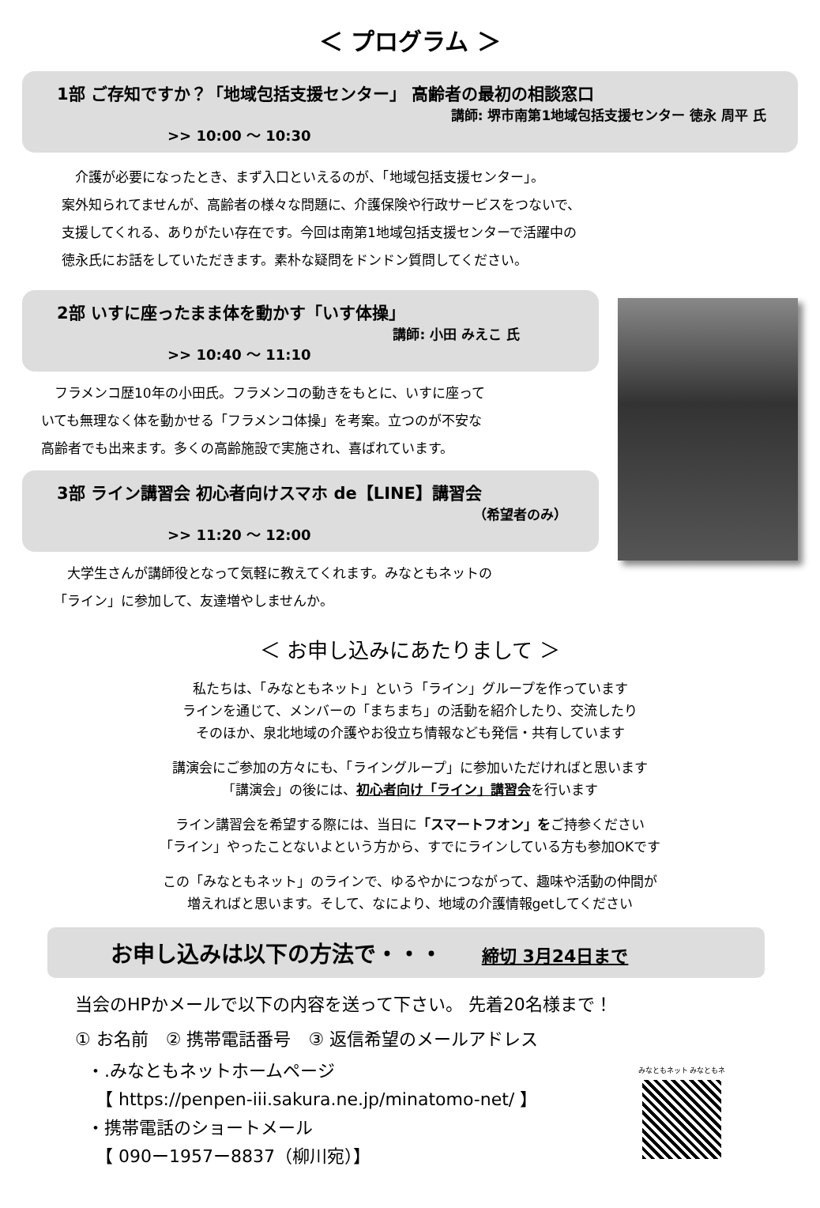＜ プログラム ＞
1部 ご存知ですか？「地域包括支援センター」 高齢者の最初の相談窓口
講師: 堺市南第1地域包括支援センター 徳永 周平 氏
>> 10:00 ～ 10:30
　介護が必要になったとき、まず入口といえるのが、「地域包括支援センター」。
案外知られてませんが、高齢者の様々な問題に、介護保険や行政サービスをつないで、
支援してくれる、ありがたい存在です。今回は南第1地域包括支援センターで活躍中の
徳永氏にお話をしていただきます。素朴な疑問をドンドン質問してください。
2部 いすに座ったまま体を動かす「いす体操」
講師: 小田 みえこ 氏
>> 10:40 ～ 11:10
　フラメンコ歴10年の小田氏。フラメンコの動きをもとに、いすに座って
いても無理なく体を動かせる「フラメンコ体操」を考案。立つのが不安な
高齢者でも出来ます。多くの高齢施設で実施され、喜ばれています。
3部 ライン講習会 初心者向けスマホ de【LINE】講習会
（希望者のみ）
>> 11:20 ～ 12:00
　大学生さんが講師役となって気軽に教えてくれます。みなともネットの
「ライン」に参加して、友達増やしませんか。
＜ お申し込みにあたりまして ＞
私たちは、「みなともネット」という「ライン」グループを作っています
ラインを通じて、メンバーの「まちまち」の活動を紹介したり、交流したり
そのほか、泉北地域の介護やお役立ち情報なども発信・共有しています
講演会にご参加の方々にも、「ライングループ」に参加いただければと思います
「講演会」の後には、初心者向け「ライン」講習会を行います
ライン講習会を希望する際には、当日に「スマートフオン」をご持参ください
「ライン」やったことないよという方から、すでにラインしている方も参加OKです
この「みなともネット」のラインで、ゆるやかにつながって、趣味や活動の仲間が
増えればと思います。そして、なにより、地域の介護情報getしてください
お申し込みは以下の方法で・・・ 締切 3月24日まで
当会のHPかメールで以下の内容を送って下さい。 先着20名様まで！
① お名前　② 携帯電話番号　③ 返信希望のメールアドレス
・.みなともネットホームページ
　【 https://penpen-iii.sakura.ne.jp/minatomo-net/ 】
・携帯電話のショートメール
　【 090ー1957ー8837（柳川宛）】
みなともネット みなともネ